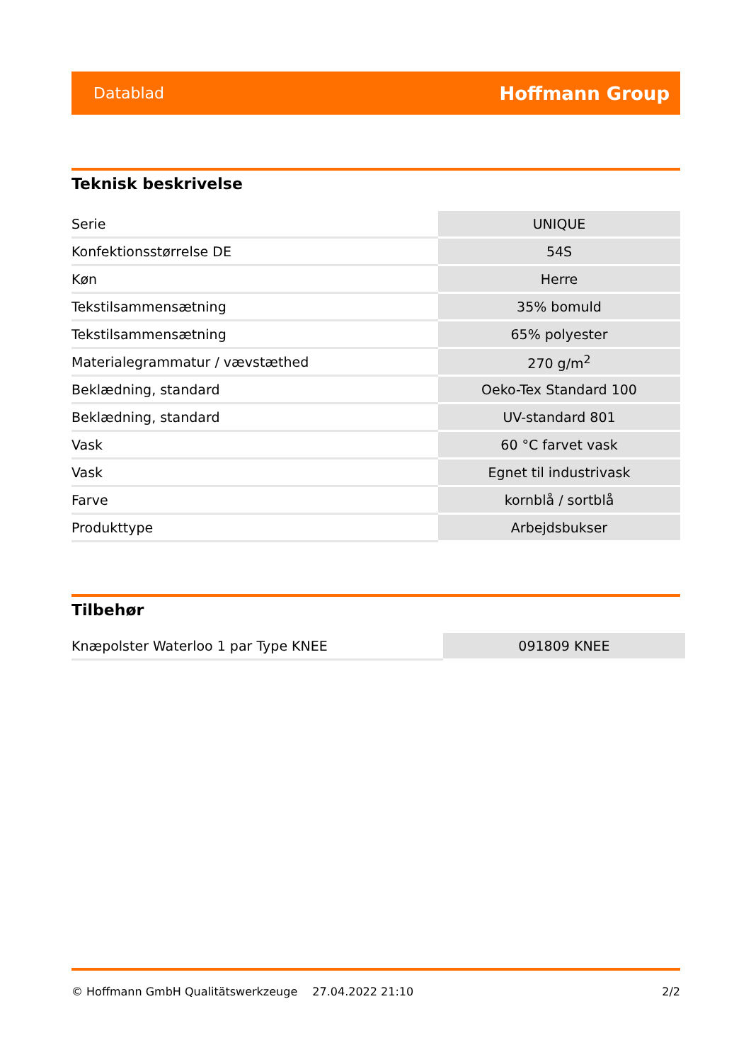Datablad Hoffmann Group
Teknisk beskrivelse
| Serie | UNIQUE |
| Konfektionsstørrelse DE | 54S |
| Køn | Herre |
| Tekstilsammensætning | 35% bomuld |
| Tekstilsammensætning | 65% polyester |
| Materialegrammatur / vævstæthed | 270 g/m<sup>2</sup> |
| Beklædning, standard | Oeko-Tex Standard 100 |
| Beklædning, standard | UV-standard 801 |
| Vask | 60 °C farvet vask |
| Vask | Egnet til industrivask |
| Farve | kornblå / sortblå |
| Produkttype | Arbejdsbukser |
Tilbehør
| Knæpolster Waterloo 1 par Type KNEE | 091809 KNEE |
© Hoffmann GmbH Qualitätswerkzeuge 27.04.2022 21:10 2/2